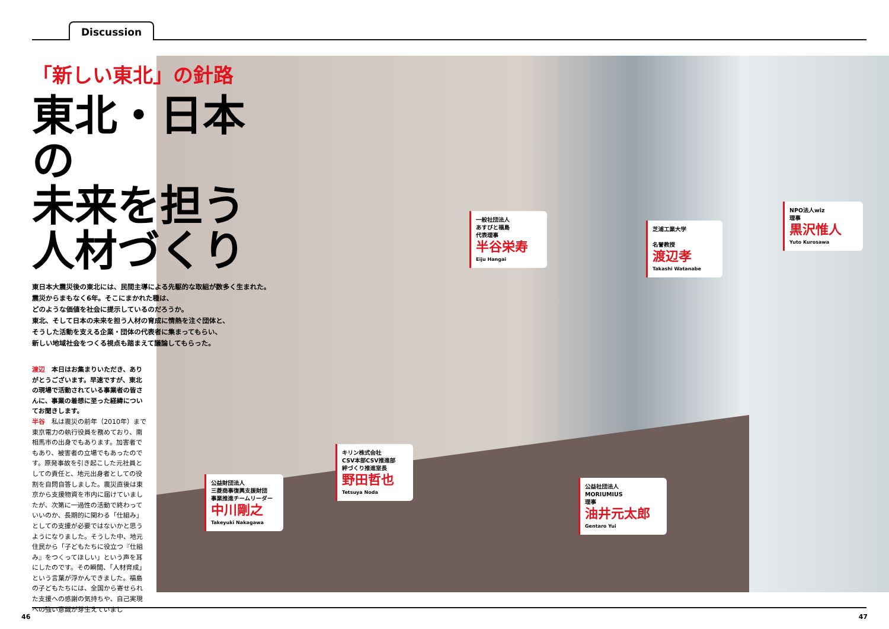Discussion
「新しい東北」の針路
東北・日本の
未来を担う
人材づくり
東日本大震災後の東北には、民間主導による先駆的な取組が数多く生まれた。
震災からまもなく6年。そこにまかれた種は、
どのような価値を社会に提示しているのだろうか。
東北、そして日本の未来を担う人材の育成に情熱を注ぐ団体と、
そうした活動を支える企業・団体の代表者に集まってもらい、
新しい地域社会をつくる視点も踏まえて議論してもらった。
渡辺　本日はお集まりいただき、ありがとうございます。早速ですが、東北の現場で活動されている事業者の皆さんに、事業の着想に至った経緯についてお聞きします。
半谷　私は震災の前年（2010年）まで東京電力の執行役員を務めており、南相馬市の出身でもあります。加害者でもあり、被害者の立場でもあったのです。原発事故を引き起こした元社員としての責任と、地元出身者としての役割を自問自答しました。震災直後は東京から支援物資を市内に届けていましたが、次第に一過性の活動で終わっていいのか、長期的に関わる「仕組み」としての支援が必要ではないかと思うようになりました。そうした中、地元住民から「子どもたちに役立つ『仕組み』をつくってほしい」という声を耳にしたのです。その瞬間、「人材育成」という言葉が浮かんできました。福島の子どもたちには、全国から寄せられた支援への感謝の気持ちや、自己実現への強い意識が芽生えていまし
一般社団法人
あすびと福島
代表理事
半谷栄寿
Eiju Hangai
芝浦工業大学
名誉教授
渡辺孝
Takashi Watanabe
NPO法人wiz
理事
黒沢惟人
Yuto Kurosawa
キリン株式会社
CSV本部CSV推進部
絆づくり推進室長
野田哲也
Tetsuya Noda
公益財団法人
三菱商事復興支援財団
事業推進チームリーダー
中川剛之
Takeyuki Nakagawa
公益社団法人
MORIUMIUS
理事
油井元太郎
Gentaro Yui
46 47